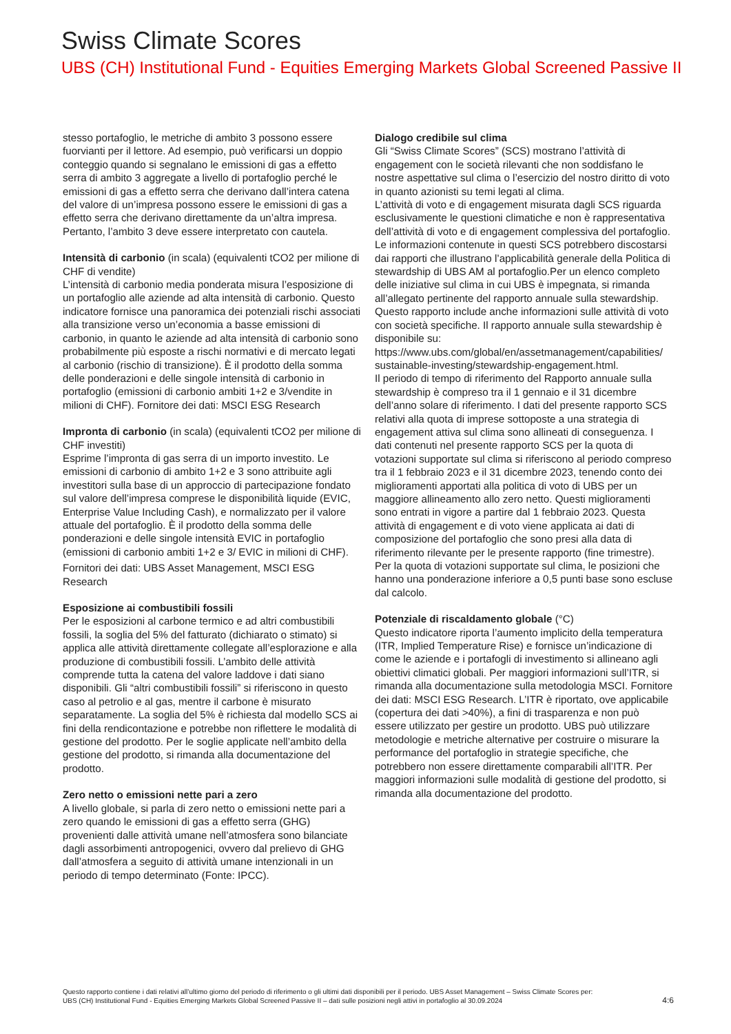Swiss Climate Scores
UBS (CH) Institutional Fund - Equities Emerging Markets Global Screened Passive II
stesso portafoglio, le metriche di ambito 3 possono essere fuorvianti per il lettore. Ad esempio, può verificarsi un doppio conteggio quando si segnalano le emissioni di gas a effetto serra di ambito 3 aggregate a livello di portafoglio perché le emissioni di gas a effetto serra che derivano dall’intera catena del valore di un’impresa possono essere le emissioni di gas a effetto serra che derivano direttamente da un’altra impresa. Pertanto, l’ambito 3 deve essere interpretato con cautela.
Intensità di carbonio (in scala) (equivalenti tCO2 per milione di CHF di vendite)
L’intensità di carbonio media ponderata misura l’esposizione di un portafoglio alle aziende ad alta intensità di carbonio. Questo indicatore fornisce una panoramica dei potenziali rischi associati alla transizione verso un’economia a basse emissioni di carbonio, in quanto le aziende ad alta intensità di carbonio sono probabilmente più esposte a rischi normativi e di mercato legati al carbonio (rischio di transizione). È il prodotto della somma delle ponderazioni e delle singole intensità di carbonio in portafoglio (emissioni di carbonio ambiti 1+2 e 3/vendite in milioni di CHF). Fornitore dei dati: MSCI ESG Research
Impronta di carbonio (in scala) (equivalenti tCO2 per milione di CHF investiti)
Esprime l’impronta di gas serra di un importo investito. Le emissioni di carbonio di ambito 1+2 e 3 sono attribuite agli investitori sulla base di un approccio di partecipazione fondato sul valore dell’impresa comprese le disponibilità liquide (EVIC, Enterprise Value Including Cash), e normalizzato per il valore attuale del portafoglio. È il prodotto della somma delle ponderazioni e delle singole intensità EVIC in portafoglio (emissioni di carbonio ambiti 1+2 e 3/ EVIC in milioni di CHF).
Fornitori dei dati: UBS Asset Management, MSCI ESG Research
Esposizione ai combustibili fossili
Per le esposizioni al carbone termico e ad altri combustibili fossili, la soglia del 5% del fatturato (dichiarato o stimato) si applica alle attività direttamente collegate all’esplorazione e alla produzione di combustibili fossili. L’ambito delle attività comprende tutta la catena del valore laddove i dati siano disponibili. Gli “altri combustibili fossili” si riferiscono in questo caso al petrolio e al gas, mentre il carbone è misurato separatamente. La soglia del 5% è richiesta dal modello SCS ai fini della rendicontazione e potrebbe non riflettere le modalità di gestione del prodotto. Per le soglie applicate nell’ambito della gestione del prodotto, si rimanda alla documentazione del prodotto.
Zero netto o emissioni nette pari a zero
A livello globale, si parla di zero netto o emissioni nette pari a zero quando le emissioni di gas a effetto serra (GHG) provenienti dalle attività umane nell’atmosfera sono bilanciate dagli assorbimenti antropogenici, ovvero dal prelievo di GHG dall’atmosfera a seguito di attività umane intenzionali in un periodo di tempo determinato (Fonte: IPCC).
Dialogo credibile sul clima
Gli “Swiss Climate Scores” (SCS) mostrano l’attività di engagement con le società rilevanti che non soddisfano le nostre aspettative sul clima o l’esercizio del nostro diritto di voto in quanto azionisti su temi legati al clima.
L’attività di voto e di engagement misurata dagli SCS riguarda esclusivamente le questioni climatiche e non è rappresentativa dell’attività di voto e di engagement complessiva del portafoglio. Le informazioni contenute in questi SCS potrebbero discostarsi dai rapporti che illustrano l’applicabilità generale della Politica di stewardship di UBS AM al portafoglio.Per un elenco completo delle iniziative sul clima in cui UBS è impegnata, si rimanda all’allegato pertinente del rapporto annuale sulla stewardship. Questo rapporto include anche informazioni sulle attività di voto con società specifiche. Il rapporto annuale sulla stewardship è disponibile su: https://www.ubs.com/global/en/assetmanagement/capabilities/ sustainable-investing/stewardship-engagement.html.
Il periodo di tempo di riferimento del Rapporto annuale sulla stewardship è compreso tra il 1 gennaio e il 31 dicembre dell’anno solare di riferimento. I dati del presente rapporto SCS relativi alla quota di imprese sottoposte a una strategia di engagement attiva sul clima sono allineati di conseguenza. I dati contenuti nel presente rapporto SCS per la quota di votazioni supportate sul clima si riferiscono al periodo compreso tra il 1 febbraio 2023 e il 31 dicembre 2023, tenendo conto dei miglioramenti apportati alla politica di voto di UBS per un maggiore allineamento allo zero netto. Questi miglioramenti sono entrati in vigore a partire dal 1 febbraio 2023. Questa attività di engagement e di voto viene applicata ai dati di composizione del portafoglio che sono presi alla data di riferimento rilevante per le presente rapporto (fine trimestre). Per la quota di votazioni supportate sul clima, le posizioni che hanno una ponderazione inferiore a 0,5 punti base sono escluse dal calcolo.
Potenziale di riscaldamento globale (°C)
Questo indicatore riporta l’aumento implicito della temperatura (ITR, Implied Temperature Rise) e fornisce un’indicazione di come le aziende e i portafogli di investimento si allineano agli obiettivi climatici globali. Per maggiori informazioni sull’ITR, si rimanda alla documentazione sulla metodologia MSCI. Fornitore dei dati: MSCI ESG Research. L’ITR è riportato, ove applicabile (copertura dei dati >40%), a fini di trasparenza e non può essere utilizzato per gestire un prodotto. UBS può utilizzare metodologie e metriche alternative per costruire o misurare la performance del portafoglio in strategie specifiche, che potrebbero non essere direttamente comparabili all’ITR. Per maggiori informazioni sulle modalità di gestione del prodotto, si rimanda alla documentazione del prodotto.
Questo rapporto contiene i dati relativi all’ultimo giorno del periodo di riferimento o gli ultimi dati disponibili per il periodo. UBS Asset Management – Swiss Climate Scores per:
UBS (CH) Institutional Fund - Equities Emerging Markets Global Screened Passive II – dati sulle posizioni negli attivi in portafoglio al 30.09.2024
4:6